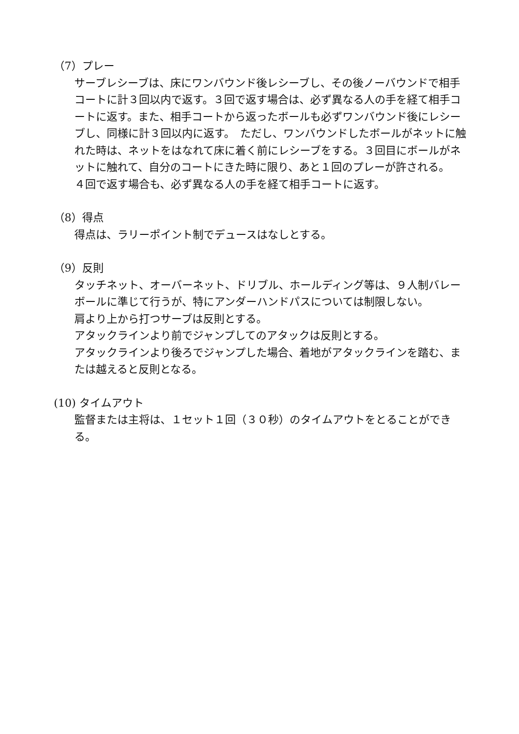（7）プレー
サーブレシーブは、床にワンバウンド後レシーブし、その後ノーバウンドで相手コートに計３回以内で返す。３回で返す場合は、必ず異なる人の手を経て相手コートに返す。また、相手コートから返ったボールも必ずワンバウンド後にレシーブし、同様に計３回以内に返す。　ただし、ワンバウンドしたボールがネットに触れた時は、ネットをはなれて床に着く前にレシーブをする。３回目にボールがネットに触れて、自分のコートにきた時に限り、あと１回のプレーが許される。
４回で返す場合も、必ず異なる人の手を経て相手コートに返す。
（8）得点
得点は、ラリーポイント制でデュースはなしとする。
（9）反則
タッチネット、オーバーネット、ドリブル、ホールディング等は、９人制バレーボールに準じて行うが、特にアンダーハンドパスについては制限しない。
肩より上から打つサーブは反則とする。
アタックラインより前でジャンプしてのアタックは反則とする。
アタックラインより後ろでジャンプした場合、着地がアタックラインを踏む、または越えると反則となる。
(10) タイムアウト
監督または主将は、１セット１回（３０秒）のタイムアウトをとることができる。